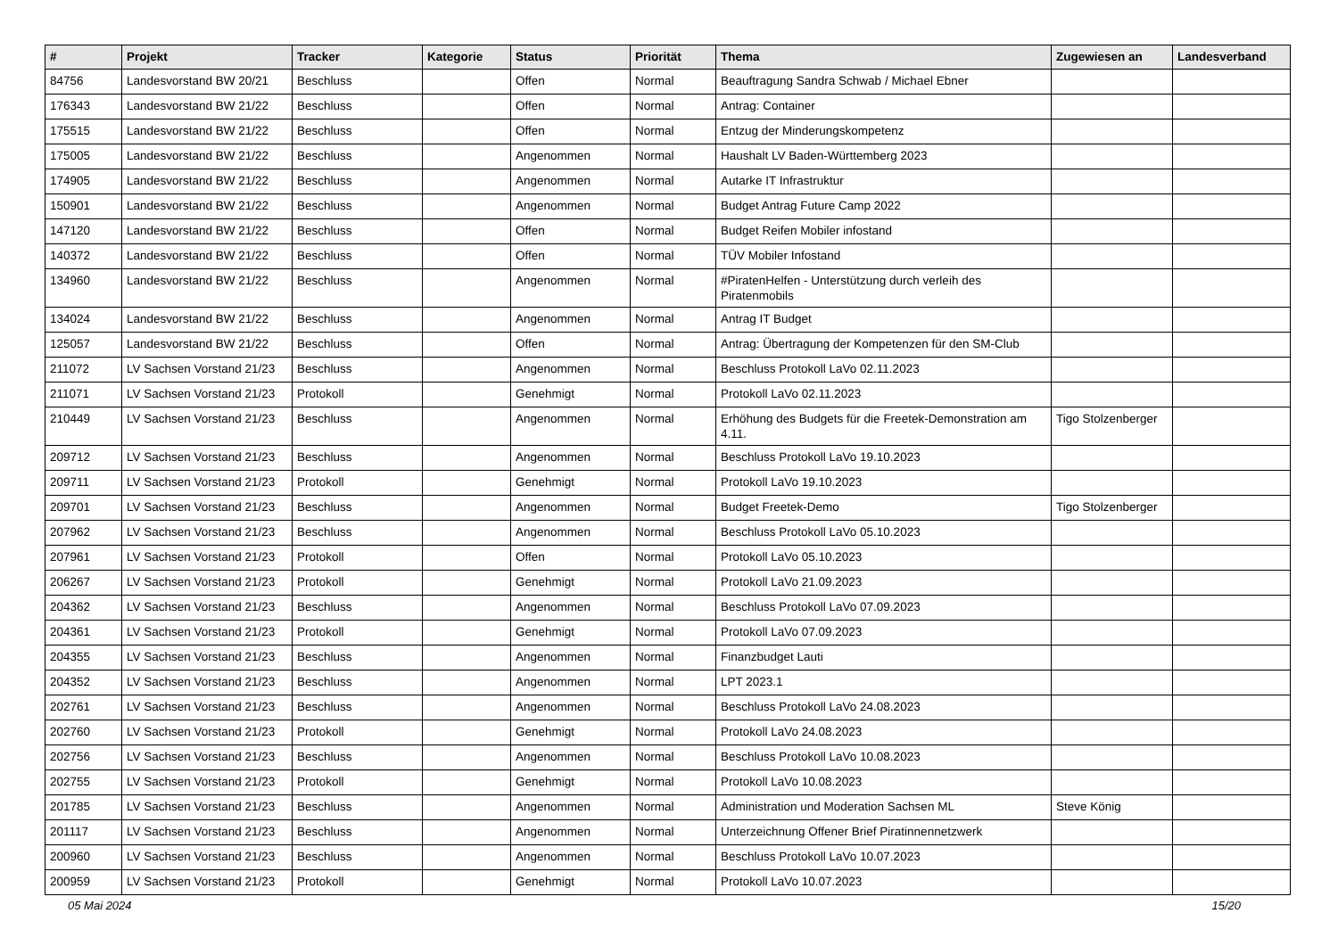| # | Projekt | Tracker | Kategorie | Status | Priorität | Thema | Zugewiesen an | Landesverband |
| --- | --- | --- | --- | --- | --- | --- | --- | --- |
| 84756 | Landesvorstand BW 20/21 | Beschluss | | Offen | Normal | Beauftragung Sandra Schwab / Michael Ebner | | |
| 176343 | Landesvorstand BW 21/22 | Beschluss | | Offen | Normal | Antrag: Container | | |
| 175515 | Landesvorstand BW 21/22 | Beschluss | | Offen | Normal | Entzug der Minderungskompetenz | | |
| 175005 | Landesvorstand BW 21/22 | Beschluss | | Angenommen | Normal | Haushalt LV Baden-Württemberg 2023 | | |
| 174905 | Landesvorstand BW 21/22 | Beschluss | | Angenommen | Normal | Autarke IT Infrastruktur | | |
| 150901 | Landesvorstand BW 21/22 | Beschluss | | Angenommen | Normal | Budget Antrag Future Camp 2022 | | |
| 147120 | Landesvorstand BW 21/22 | Beschluss | | Offen | Normal | Budget Reifen Mobiler infostand | | |
| 140372 | Landesvorstand BW 21/22 | Beschluss | | Offen | Normal | TÜV Mobiler Infostand | | |
| 134960 | Landesvorstand BW 21/22 | Beschluss | | Angenommen | Normal | #PiratenHelfen - Unterstützung durch verleih des Piratenmobils | | |
| 134024 | Landesvorstand BW 21/22 | Beschluss | | Angenommen | Normal | Antrag IT Budget | | |
| 125057 | Landesvorstand BW 21/22 | Beschluss | | Offen | Normal | Antrag: Übertragung der Kompetenzen für den SM-Club | | |
| 211072 | LV Sachsen Vorstand 21/23 | Beschluss | | Angenommen | Normal | Beschluss Protokoll LaVo 02.11.2023 | | |
| 211071 | LV Sachsen Vorstand 21/23 | Protokoll | | Genehmigt | Normal | Protokoll LaVo 02.11.2023 | | |
| 210449 | LV Sachsen Vorstand 21/23 | Beschluss | | Angenommen | Normal | Erhöhung des Budgets für die Freetek-Demonstration am 4.11. | Tigo Stolzenberger | |
| 209712 | LV Sachsen Vorstand 21/23 | Beschluss | | Angenommen | Normal | Beschluss Protokoll LaVo 19.10.2023 | | |
| 209711 | LV Sachsen Vorstand 21/23 | Protokoll | | Genehmigt | Normal | Protokoll LaVo 19.10.2023 | | |
| 209701 | LV Sachsen Vorstand 21/23 | Beschluss | | Angenommen | Normal | Budget Freetek-Demo | Tigo Stolzenberger | |
| 207962 | LV Sachsen Vorstand 21/23 | Beschluss | | Angenommen | Normal | Beschluss Protokoll LaVo 05.10.2023 | | |
| 207961 | LV Sachsen Vorstand 21/23 | Protokoll | | Offen | Normal | Protokoll LaVo 05.10.2023 | | |
| 206267 | LV Sachsen Vorstand 21/23 | Protokoll | | Genehmigt | Normal | Protokoll LaVo 21.09.2023 | | |
| 204362 | LV Sachsen Vorstand 21/23 | Beschluss | | Angenommen | Normal | Beschluss Protokoll LaVo 07.09.2023 | | |
| 204361 | LV Sachsen Vorstand 21/23 | Protokoll | | Genehmigt | Normal | Protokoll LaVo 07.09.2023 | | |
| 204355 | LV Sachsen Vorstand 21/23 | Beschluss | | Angenommen | Normal | Finanzbudget Lauti | | |
| 204352 | LV Sachsen Vorstand 21/23 | Beschluss | | Angenommen | Normal | LPT 2023.1 | | |
| 202761 | LV Sachsen Vorstand 21/23 | Beschluss | | Angenommen | Normal | Beschluss Protokoll LaVo 24.08.2023 | | |
| 202760 | LV Sachsen Vorstand 21/23 | Protokoll | | Genehmigt | Normal | Protokoll LaVo 24.08.2023 | | |
| 202756 | LV Sachsen Vorstand 21/23 | Beschluss | | Angenommen | Normal | Beschluss Protokoll LaVo 10.08.2023 | | |
| 202755 | LV Sachsen Vorstand 21/23 | Protokoll | | Genehmigt | Normal | Protokoll LaVo 10.08.2023 | | |
| 201785 | LV Sachsen Vorstand 21/23 | Beschluss | | Angenommen | Normal | Administration und Moderation Sachsen ML | Steve König | |
| 201117 | LV Sachsen Vorstand 21/23 | Beschluss | | Angenommen | Normal | Unterzeichnung Offener Brief Piratinnennetzwerk | | |
| 200960 | LV Sachsen Vorstand 21/23 | Beschluss | | Angenommen | Normal | Beschluss Protokoll LaVo 10.07.2023 | | |
| 200959 | LV Sachsen Vorstand 21/23 | Protokoll | | Genehmigt | Normal | Protokoll LaVo 10.07.2023 | | |
05 Mai 2024 15/20